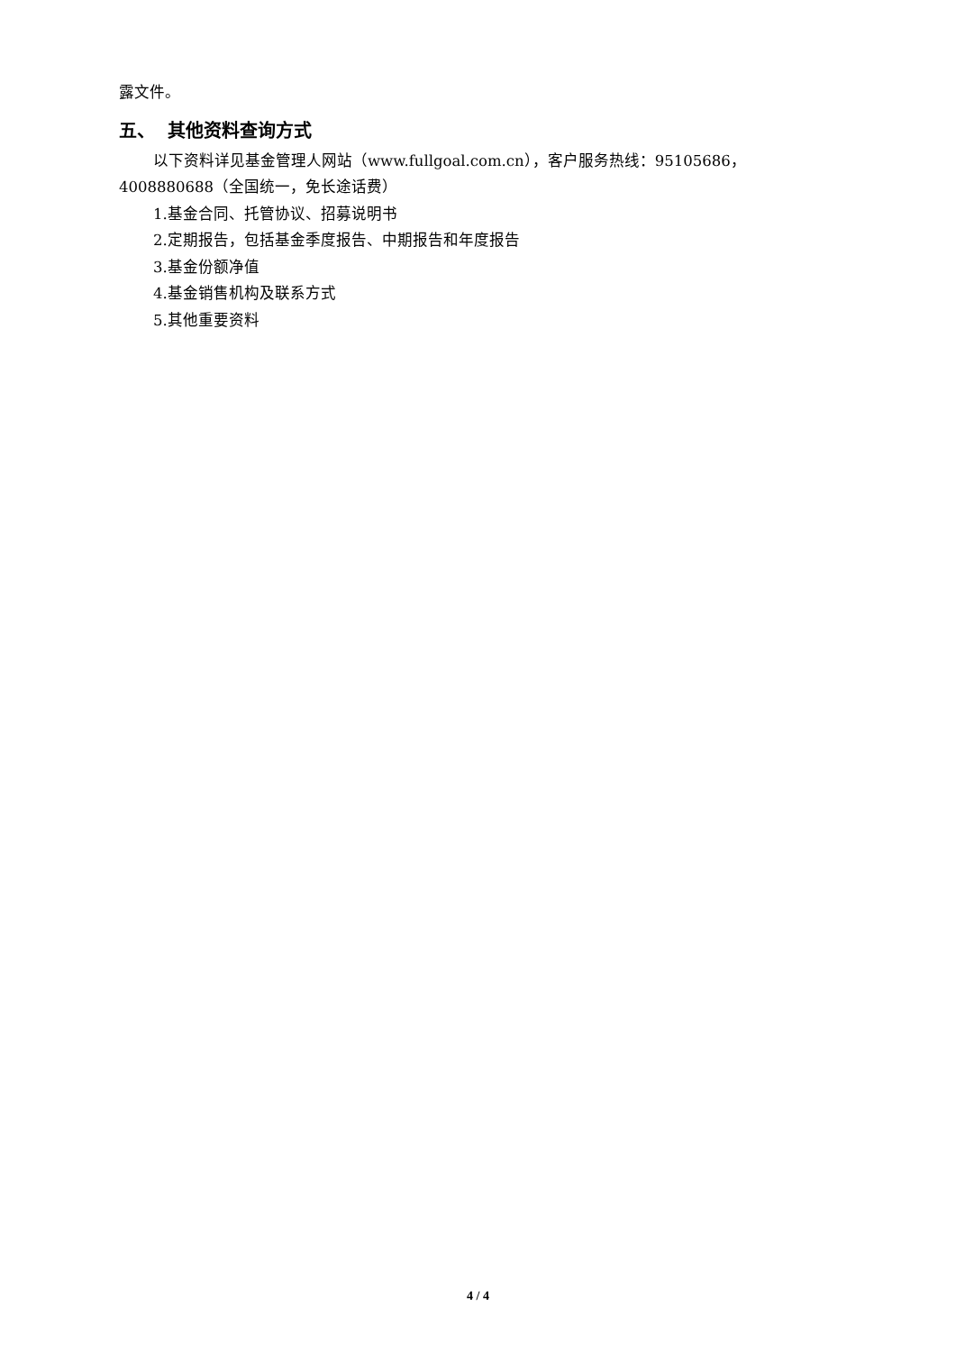露文件。
五、 其他资料查询方式
以下资料详见基金管理人网站（www.fullgoal.com.cn），客户服务热线：95105686，4008880688（全国统一，免长途话费）
1.基金合同、托管协议、招募说明书
2.定期报告，包括基金季度报告、中期报告和年度报告
3.基金份额净值
4.基金销售机构及联系方式
5.其他重要资料
4 / 4